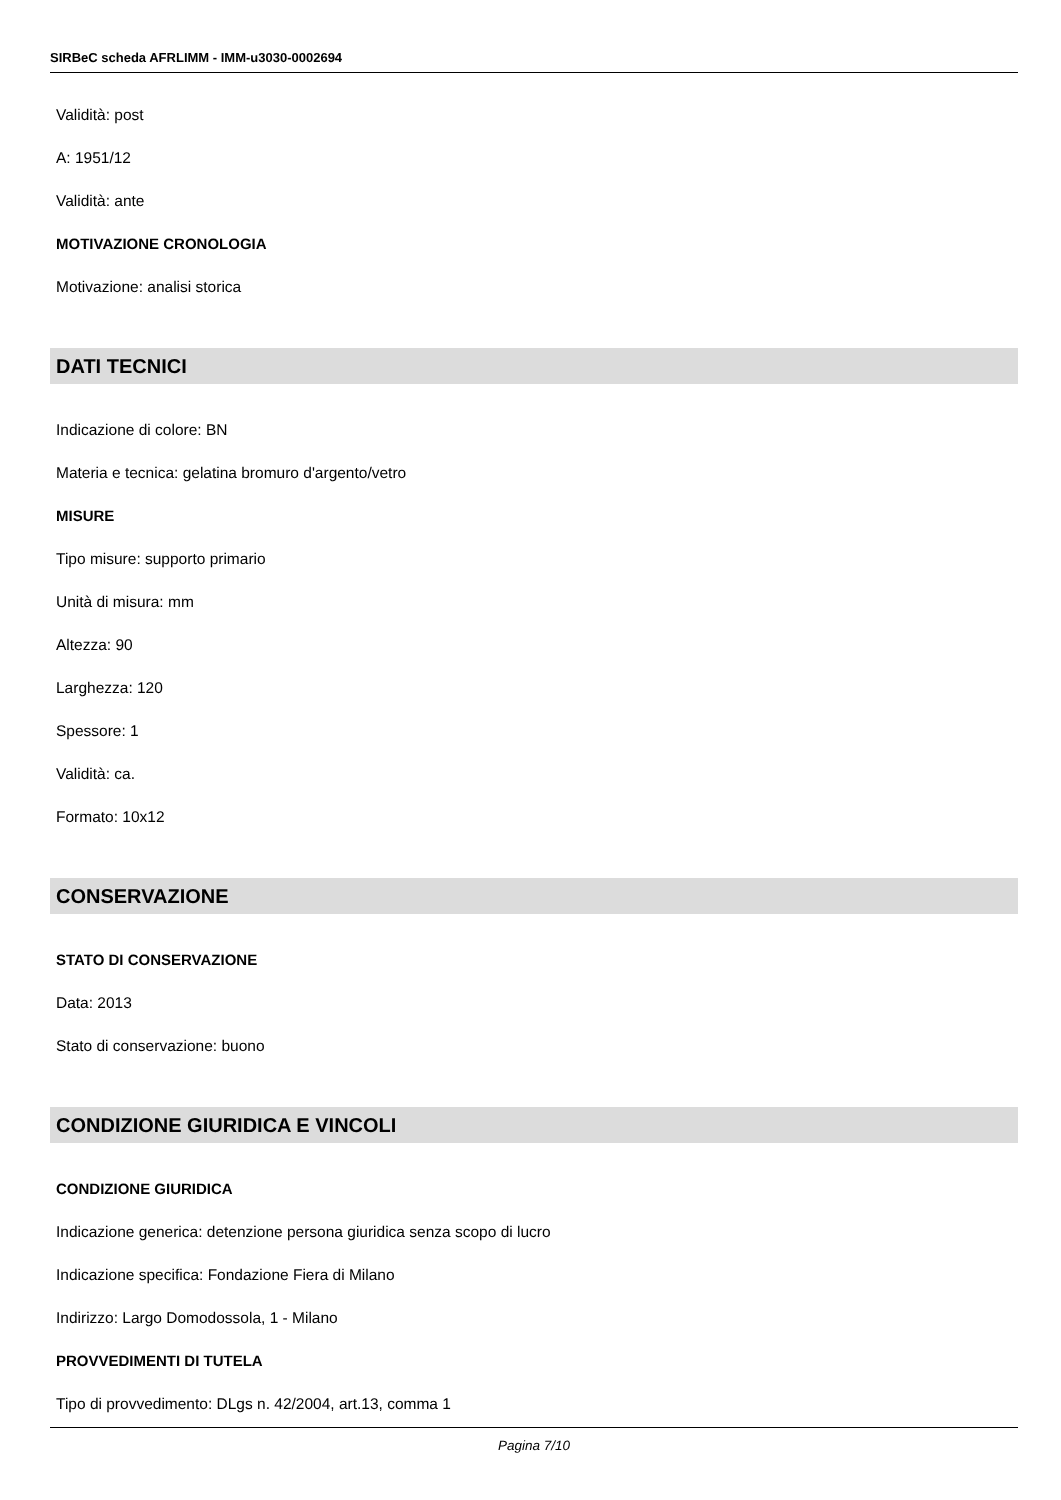SIRBeC scheda AFRLIMM - IMM-u3030-0002694
Validità: post
A: 1951/12
Validità: ante
MOTIVAZIONE CRONOLOGIA
Motivazione: analisi storica
DATI TECNICI
Indicazione di colore: BN
Materia e tecnica: gelatina bromuro d'argento/vetro
MISURE
Tipo misure: supporto primario
Unità di misura: mm
Altezza: 90
Larghezza: 120
Spessore: 1
Validità: ca.
Formato: 10x12
CONSERVAZIONE
STATO DI CONSERVAZIONE
Data: 2013
Stato di conservazione: buono
CONDIZIONE GIURIDICA E VINCOLI
CONDIZIONE GIURIDICA
Indicazione generica: detenzione persona giuridica senza scopo di lucro
Indicazione specifica: Fondazione Fiera di Milano
Indirizzo: Largo Domodossola, 1 - Milano
PROVVEDIMENTI DI TUTELA
Tipo di provvedimento: DLgs n. 42/2004, art.13, comma 1
Pagina 7/10